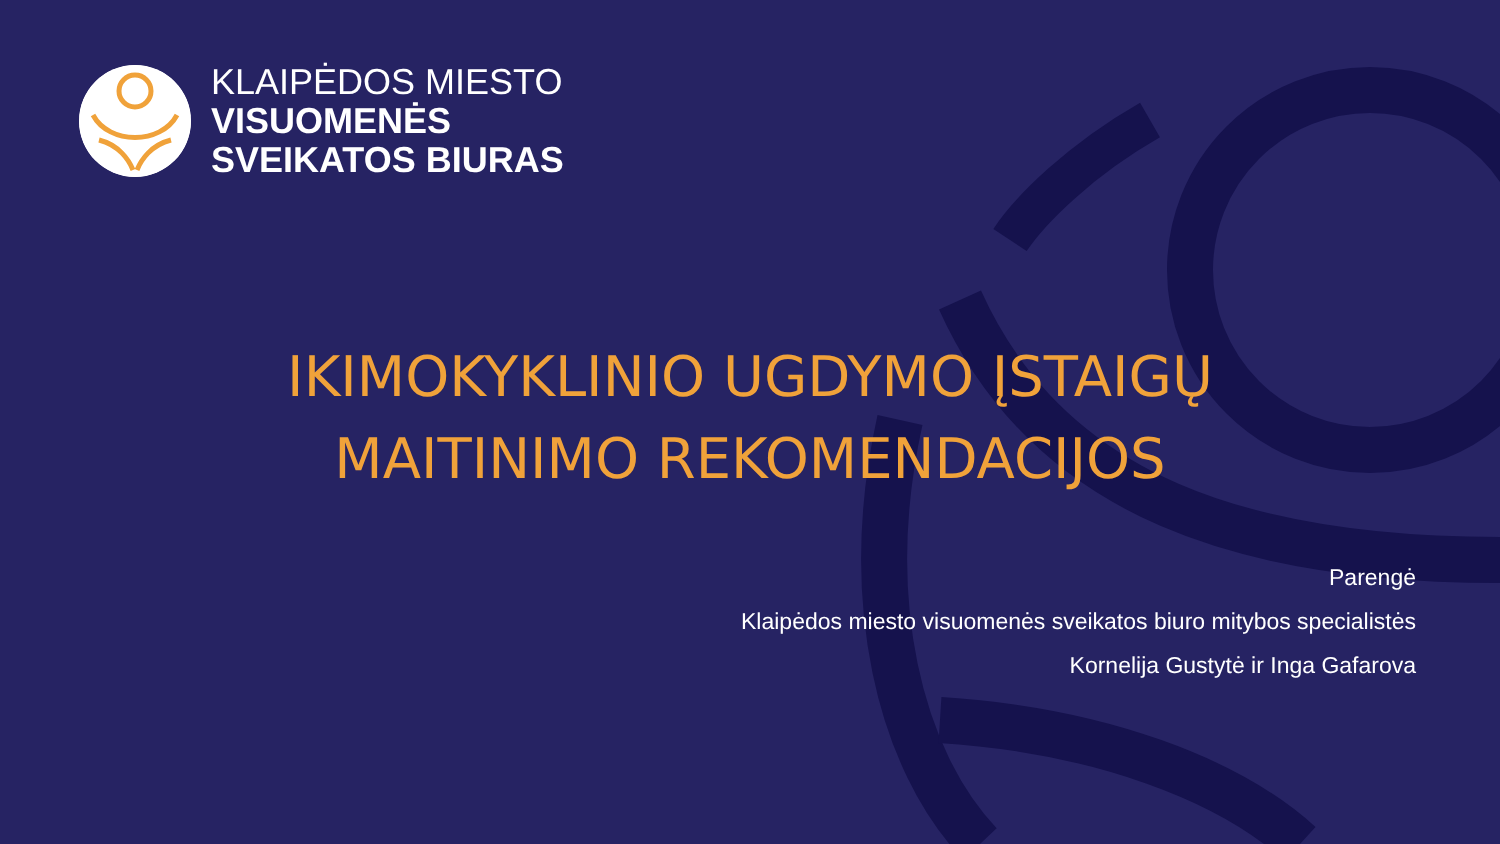KLAIPĖDOS MIESTO
VISUOMENĖS
SVEIKATOS BIURAS
IKIMOKYKLINIO UGDYMO ĮSTAIGŲ
MAITINIMO REKOMENDACIJOS
Parengė
Klaipėdos miesto visuomenės sveikatos biuro mitybos specialistės
Kornelija Gustytė ir Inga Gafarova